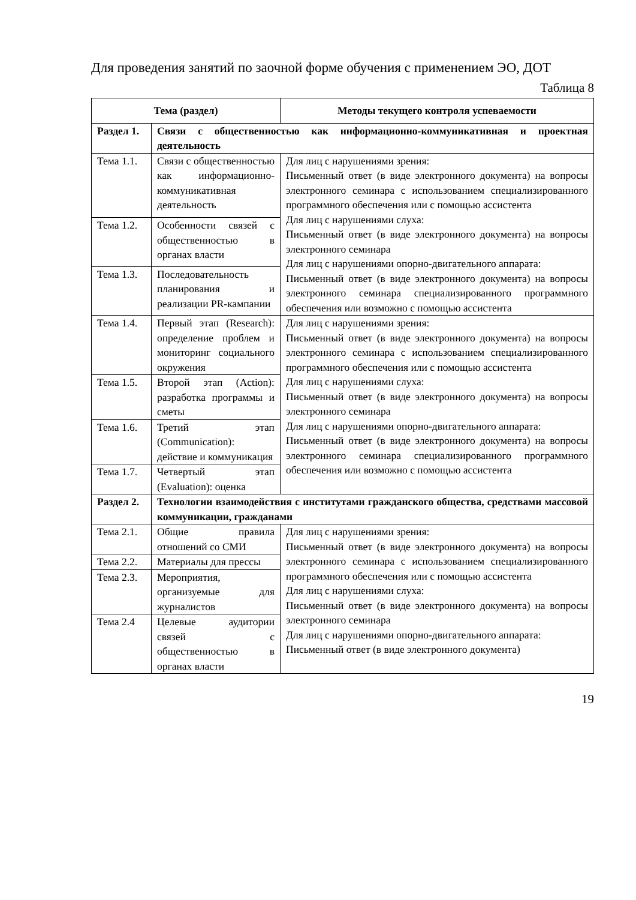Для проведения занятий по заочной форме обучения с применением ЭО, ДОТ
Таблица 8
| Тема (раздел) | | Методы текущего контроля успеваемости |
| --- | --- | --- |
| Раздел 1. | Связи с общественностью как информационно-коммуникативная и проектная деятельность | |
| Тема 1.1. | Связи с общественностью как информационно-коммуникативная деятельность | Для лиц с нарушениями зрения: Письменный ответ (в виде электронного документа) на вопросы электронного семинара с использованием специализированного программного обеспечения или с помощью ассистента Для лиц с нарушениями слуха: Письменный ответ (в виде электронного документа) на вопросы электронного семинара Для лиц с нарушениями опорно-двигательного аппарата: Письменный ответ (в виде электронного документа) на вопросы электронного семинара специализированного программного обеспечения или возможно с помощью ассистента |
| Тема 1.2. | Особенности связей с общественностью в органах власти | |
| Тема 1.3. | Последовательность планирования и реализации PR-кампании | |
| Тема 1.4. | Первый этап (Research): определение проблем и мониторинг социального окружения | Для лиц с нарушениями зрения: Письменный ответ (в виде электронного документа) на вопросы электронного семинара с использованием специализированного программного обеспечения или с помощью ассистента Для лиц с нарушениями слуха: Письменный ответ (в виде электронного документа) на вопросы электронного семинара Для лиц с нарушениями опорно-двигательного аппарата: Письменный ответ (в виде электронного документа) на вопросы электронного семинара специализированного программного обеспечения или возможно с помощью ассистента |
| Тема 1.5. | Второй этап (Action): разработка программы и сметы | |
| Тема 1.6. | Третий этап (Communication): действие и коммуникация | |
| Тема 1.7. | Четвертый этап (Evaluation): оценка | |
| Раздел 2. | Технологии взаимодействия с институтами гражданского общества, средствами массовой коммуникации, гражданами | |
| Тема 2.1. | Общие правила отношений со СМИ | Для лиц с нарушениями зрения: Письменный ответ (в виде электронного документа) на вопросы электронного семинара с использованием специализированного программного обеспечения или с помощью ассистента Для лиц с нарушениями слуха: Письменный ответ (в виде электронного документа) на вопросы электронного семинара Для лиц с нарушениями опорно-двигательного аппарата: Письменный ответ (в виде электронного документа) |
| Тема 2.2. | Материалы для прессы | |
| Тема 2.3. | Мероприятия, организуемые для журналистов | |
| Тема 2.4 | Целевые аудитории связей с общественностью в органах власти | |
19